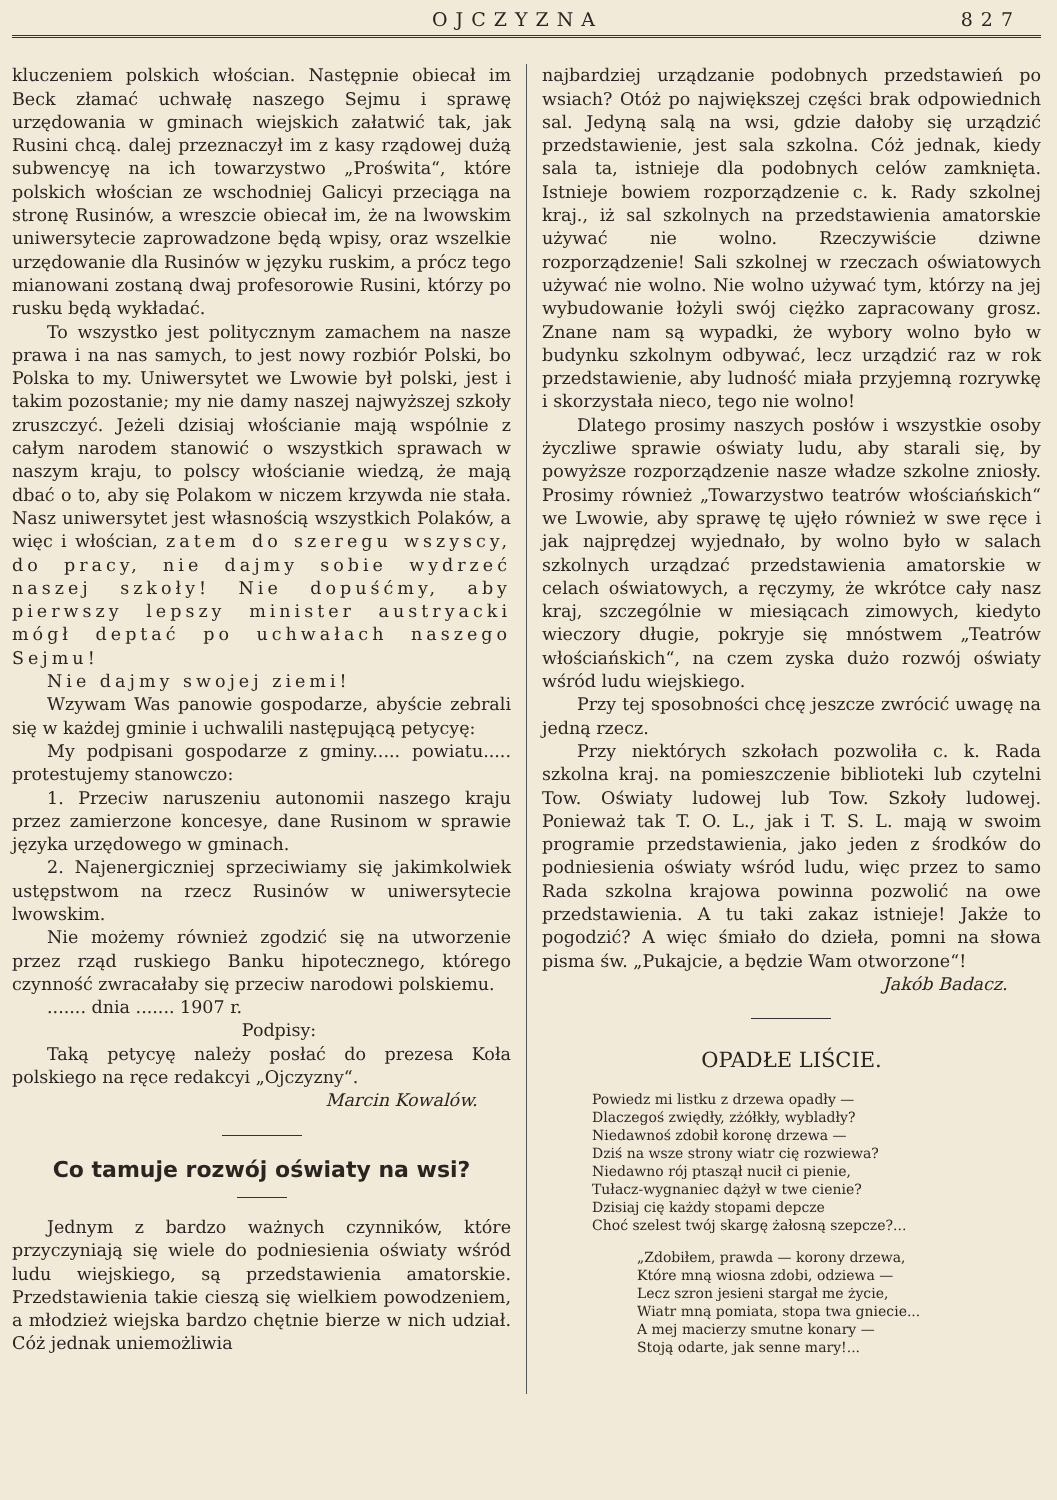OJCZYZNA 827
kluczeniem polskich włościan. Następnie obiecał im Beck złamać uchwałę naszego Sejmu i sprawę urzędowania w gminach wiejskich załatwić tak, jak Rusini chcą. dalej przeznaczył im z kasy rządowej dużą subwencyę na ich towarzystwo „Proświta“, które polskich włościan ze wschodniej Galicyi przeciąga na stronę Rusinów, a wreszcie obiecał im, że na lwowskim uniwersytecie zaprowadzone będą wpisy, oraz wszelkie urzędowanie dla Rusinów w języku ruskim, a prócz tego mianowani zostaną dwaj profesorowie Rusini, którzy po rusku będą wykładać.
To wszystko jest politycznym zamachem na nasze prawa i na nas samych, to jest nowy rozbiór Polski, bo Polska to my. Uniwersytet we Lwowie był polski, jest i takim pozostanie; my nie damy naszej najwyższej szkoły zruszczyć. Jeżeli dzisiaj włościanie mają wspólnie z całym narodem stanowić o wszystkich sprawach w naszym kraju, to polscy włościanie wiedzą, że mają dbać o to, aby się Polakom w niczem krzywda nie stała. Nasz uniwersytet jest własnością wszystkich Polaków, a więc i włościan, zatem do szeregu wszyscy, do pracy, nie dajmy sobie wydrzeć naszej szkoły! Nie dopuśćmy, aby pierwszy lepszy minister austryacki mógł deptać po uchwałach naszego Sejmu!
Nie dajmy swojej ziemi!
Wzywam Was panowie gospodarze, abyście zebrali się w każdej gminie i uchwalili następującą petycyę:
My podpisani gospodarze z gminy..... powiatu..... protestujemy stanowczo:
1. Przeciw naruszeniu autonomii naszego kraju przez zamierzone koncesye, dane Rusinom w sprawie języka urzędowego w gminach.
2. Najenergiczniej sprzeciwiamy się jakimkolwiek ustępstwom na rzecz Rusinów w uniwersytecie lwowskim.
Nie możemy również zgodzić się na utworzenie przez rząd ruskiego Banku hipotecznego, którego czynność zwracałaby się przeciw narodowi polskiemu.
....... dnia ....... 1907 r.
Podpisy:
Taką petycyę należy posłać do prezesa Koła polskiego na ręce redakcyi „Ojczyzny“.
Marcin Kowalów.
Co tamuje rozwój oświaty na wsi?
Jednym z bardzo ważnych czynników, które przyczyniają się wiele do podniesienia oświaty wśród ludu wiejskiego, są przedstawienia amatorskie. Przedstawienia takie cieszą się wielkiem powodzeniem, a młodzież wiejska bardzo chętnie bierze w nich udział. Cóż jednak uniemożliwia
najbardziej urządzanie podobnych przedstawień po wsiach? Otóż po największej części brak odpowiednich sal. Jedyną salą na wsi, gdzie dałoby się urządzić przedstawienie, jest sala szkolna. Cóż jednak, kiedy sala ta, istnieje dla podobnych celów zamknięta. Istnieje bowiem rozporządzenie c. k. Rady szkolnej kraj., iż sal szkolnych na przedstawienia amatorskie używać nie wolno. Rzeczywiście dziwne rozporządzenie! Sali szkolnej w rzeczach oświatowych używać nie wolno. Nie wolno używać tym, którzy na jej wybudowanie łożyli swój ciężko zapracowany grosz. Znane nam są wypadki, że wybory wolno było w budynku szkolnym odbywać, lecz urządzić raz w rok przedstawienie, aby ludność miała przyjemną rozrywkę i skorzystała nieco, tego nie wolno!
Dlatego prosimy naszych posłów i wszystkie osoby życzliwe sprawie oświaty ludu, aby starali się, by powyższe rozporządzenie nasze władze szkolne zniosły. Prosimy również „Towarzystwo teatrów włościańskich“ we Lwowie, aby sprawę tę ujęło również w swe ręce i jak najprędzej wyjednało, by wolno było w salach szkolnych urządzać przedstawienia amatorskie w celach oświatowych, a ręczymy, że wkrótce cały nasz kraj, szczególnie w miesiącach zimowych, kiedyto wieczory długie, pokryje się mnóstwem „Teatrów włościańskich“, na czem zyska dużo rozwój oświaty wśród ludu wiejskiego.
Przy tej sposobności chcę jeszcze zwrócić uwagę na jedną rzecz.
Przy niektórych szkołach pozwoliła c. k. Rada szkolna kraj. na pomieszczenie biblioteki lub czytelni Tow. Oświaty ludowej lub Tow. Szkoły ludowej. Ponieważ tak T. O. L., jak i T. S. L. mają w swoim programie przedstawienia, jako jeden z środków do podniesienia oświaty wśród ludu, więc przez to samo Rada szkolna krajowa powinna pozwolić na owe przedstawienia. A tu taki zakaz istnieje! Jakże to pogodzić? A więc śmiało do dzieła, pomni na słowa pisma św. „Pukajcie, a będzie Wam otworzone“!
Jakób Badacz.
OPADŁE LIŚCIE.
Powiedz mi listku z drzewa opadły —
Dlaczegoś zwiędły, zżółkły, wybladły?
Niedawnoś zdobił koronę drzewa —
Dziś na wsze strony wiatr cię rozwiewa?
Niedawno rój ptaszął nucił ci pienie,
Tułacz-wygnaniec dążył w twe cienie?
Dzisiaj cię każdy stopami depcze
Choć szelest twój skargę żałosną szepcze?...
„Zdobiłem, prawda — korony drzewa,
Które mną wiosna zdobi, odziewa —
Lecz szron jesieni stargał me życie,
Wiatr mną pomiata, stopa twa gniecie...
A mej macierzy smutne konary —
Stoją odarte, jak senne mary!...